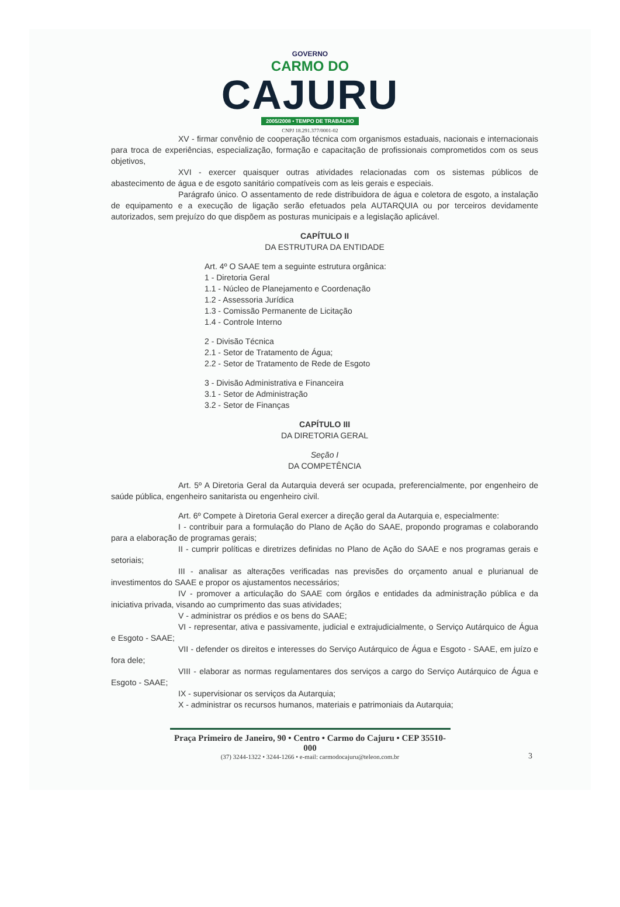GOVERNO
CARMO DO
CAJURU
2005/2008 • TEMPO DE TRABALHO
CNPJ 18.291.377/0001-02
XV - firmar convênio de cooperação técnica com organismos estaduais, nacionais e internacionais para troca de experiências, especialização, formação e capacitação de profissionais comprometidos com os seus objetivos,
XVI - exercer quaisquer outras atividades relacionadas com os sistemas públicos de abastecimento de água e de esgoto sanitário compatíveis com as leis gerais e especiais.
Parágrafo único. O assentamento de rede distribuidora de água e coletora de esgoto, a instalação de equipamento e a execução de ligação serão efetuados pela AUTARQUIA ou por terceiros devidamente autorizados, sem prejuízo do que dispõem as posturas municipais e a legislação aplicável.
CAPÍTULO II
DA ESTRUTURA DA ENTIDADE
Art. 4º O SAAE tem a seguinte estrutura orgânica:
1 - Diretoria Geral
1.1 - Núcleo de Planejamento e Coordenação
1.2 - Assessoria Jurídica
1.3 - Comissão Permanente de Licitação
1.4 - Controle Interno
2 - Divisão Técnica
2.1 - Setor de Tratamento de Água;
2.2 - Setor de Tratamento de Rede de Esgoto
3 - Divisão Administrativa e Financeira
3.1 - Setor de Administração
3.2 - Setor de Finanças
CAPÍTULO III
DA DIRETORIA GERAL
Seção I
DA COMPETÊNCIA
Art. 5º A Diretoria Geral da Autarquia deverá ser ocupada, preferencialmente, por engenheiro de saúde pública, engenheiro sanitarista ou engenheiro civil.
Art. 6º Compete à Diretoria Geral exercer a direção geral da Autarquia e, especialmente:
I - contribuir para a formulação do Plano de Ação do SAAE, propondo programas e colaborando para a elaboração de programas gerais;
II - cumprir políticas e diretrizes definidas no Plano de Ação do SAAE e nos programas gerais e setoriais;
III - analisar as alterações verificadas nas previsões do orçamento anual e plurianual de investimentos do SAAE e propor os ajustamentos necessários;
IV - promover a articulação do SAAE com órgãos e entidades da administração pública e da iniciativa privada, visando ao cumprimento das suas atividades;
V - administrar os prédios e os bens do SAAE;
VI - representar, ativa e passivamente, judicial e extrajudicialmente, o Serviço Autárquico de Água e Esgoto - SAAE;
VII - defender os direitos e interesses do Serviço Autárquico de Água e Esgoto - SAAE, em juízo e fora dele;
VIII - elaborar as normas regulamentares dos serviços a cargo do Serviço Autárquico de Água e Esgoto - SAAE;
IX - supervisionar os serviços da Autarquia;
X - administrar os recursos humanos, materiais e patrimoniais da Autarquia;
Praça Primeiro de Janeiro, 90 • Centro • Carmo do Cajuru • CEP 35510-000
(37) 3244-1322 • 3244-1266 • e-mail: carmodocajuru@teleon.com.br
3